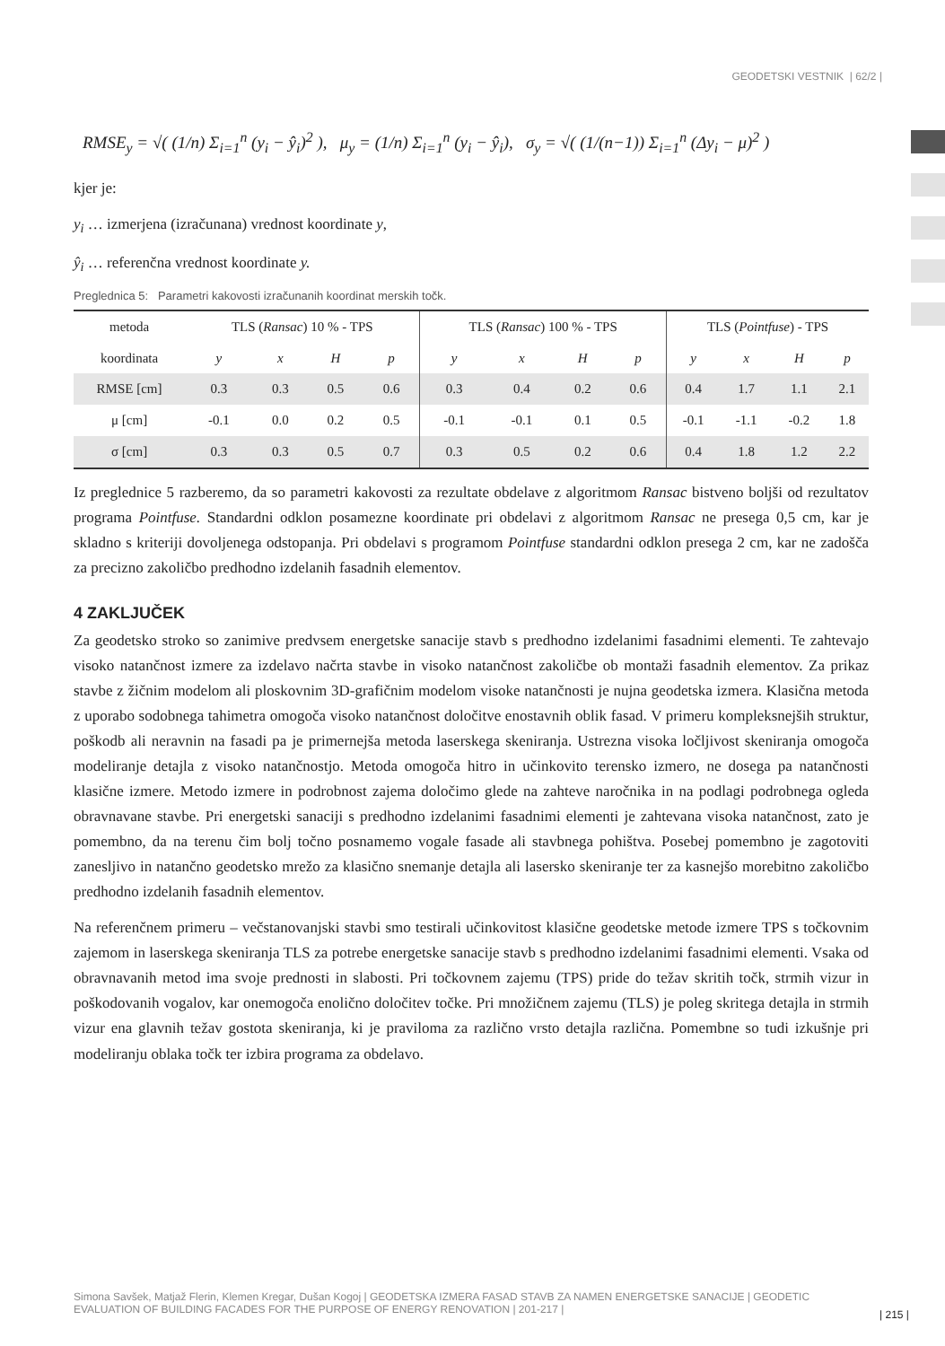GEODETSKI VESTNIK | 62/2 |
RMSE<sub>y</sub> = √( (1/n) Σ<sub>i=1</sub><sup>n</sup> (y<sub>i</sub> − ŷ<sub>i</sub>)<sup>2</sup> ), μ<sub>y</sub> = (1/n) Σ<sub>i=1</sub><sup>n</sup> (y<sub>i</sub> − ŷ<sub>i</sub>), σ<sub>y</sub> = √( (1/(n−1)) Σ<sub>i=1</sub><sup>n</sup> (Δy<sub>i</sub> − μ)<sup>2</sup> )
kjer je:
y<sub>i</sub> … izmerjena (izračunana) vrednost koordinate y,
ŷ<sub>i</sub> … referenčna vrednost koordinate y.
Preglednica 5: Parametri kakovosti izračunanih koordinat merskih točk.
| metoda | TLS ( Ransac ) 10 % - TPS | | | | TLS ( Ransac ) 100 % - TPS | | | | TLS ( Pointfuse ) - TPS | | | |
| --- | --- | --- | --- | --- | --- | --- | --- | --- | --- | --- | --- | --- |
| koordinata | y | x | H | p | y | x | H | p | y | x | H | p |
| RMSE [cm] | 0.3 | 0.3 | 0.5 | 0.6 | 0.3 | 0.4 | 0.2 | 0.6 | 0.4 | 1.7 | 1.1 | 2.1 |
| μ [cm] | -0.1 | 0.0 | 0.2 | 0.5 | -0.1 | -0.1 | 0.1 | 0.5 | -0.1 | -1.1 | -0.2 | 1.8 |
| σ [cm] | 0.3 | 0.3 | 0.5 | 0.7 | 0.3 | 0.5 | 0.2 | 0.6 | 0.4 | 1.8 | 1.2 | 2.2 |
Iz preglednice 5 razberemo, da so parametri kakovosti za rezultate obdelave z algoritmom Ransac bistveno boljši od rezultatov programa Pointfuse. Standardni odklon posamezne koordinate pri obdelavi z algoritmom Ransac ne presega 0,5 cm, kar je skladno s kriteriji dovoljenega odstopanja. Pri obdelavi s programom Pointfuse standardni odklon presega 2 cm, kar ne zadošča za precizno zakoličbo predhodno izdelanih fasadnih elementov.
4 ZAKLJUČEK
Za geodetsko stroko so zanimive predvsem energetske sanacije stavb s predhodno izdelanimi fasadnimi elementi. Te zahtevajo visoko natančnost izmere za izdelavo načrta stavbe in visoko natančnost zakoličbe ob montaži fasadnih elementov. Za prikaz stavbe z žičnim modelom ali ploskovnim 3D-grafičnim modelom visoke natančnosti je nujna geodetska izmera. Klasična metoda z uporabo sodobnega tahimetra omogoča visoko natančnost določitve enostavnih oblik fasad. V primeru kompleksnejših struktur, poškodb ali neravnin na fasadi pa je primernejša metoda laserskega skeniranja. Ustrezna visoka ločljivost skeniranja omogoča modeliranje detajla z visoko natančnostjo. Metoda omogoča hitro in učinkovito terensko izmero, ne dosega pa natančnosti klasične izmere. Metodo izmere in podrobnost zajema določimo glede na zahteve naročnika in na podlagi podrobnega ogleda obravnavane stavbe. Pri energetski sanaciji s predhodno izdelanimi fasadnimi elementi je zahtevana visoka natančnost, zato je pomembno, da na terenu čim bolj točno posnamemo vogale fasade ali stavbnega pohištva. Posebej pomembno je zagotoviti zanesljivo in natančno geodetsko mrežo za klasično snemanje detajla ali lasersko skeniranje ter za kasnejšo morebitno zakoličbo predhodno izdelanih fasadnih elementov.
Na referenčnem primeru – večstanovanjski stavbi smo testirali učinkovitost klasične geodetske metode izmere TPS s točkovnim zajemom in laserskega skeniranja TLS za potrebe energetske sanacije stavb s predhodno izdelanimi fasadnimi elementi. Vsaka od obravnavanih metod ima svoje prednosti in slabosti. Pri točkovnem zajemu (TPS) pride do težav skritih točk, strmih vizur in poškodovanih vogalov, kar onemogoča enolično določitev točke. Pri množičnem zajemu (TLS) je poleg skritega detajla in strmih vizur ena glavnih težav gostota skeniranja, ki je praviloma za različno vrsto detajla različna. Pomembne so tudi izkušnje pri modeliranju oblaka točk ter izbira programa za obdelavo.
Simona Savšek, Matjaž Flerin, Klemen Kregar, Dušan Kogoj | GEODETSKA IZMERA FASAD STAVB ZA NAMEN ENERGETSKE SANACIJE | GEODETIC EVALUATION OF BUILDING FACADES FOR THE PURPOSE OF ENERGY RENOVATION | 201-217 |
| 215 |